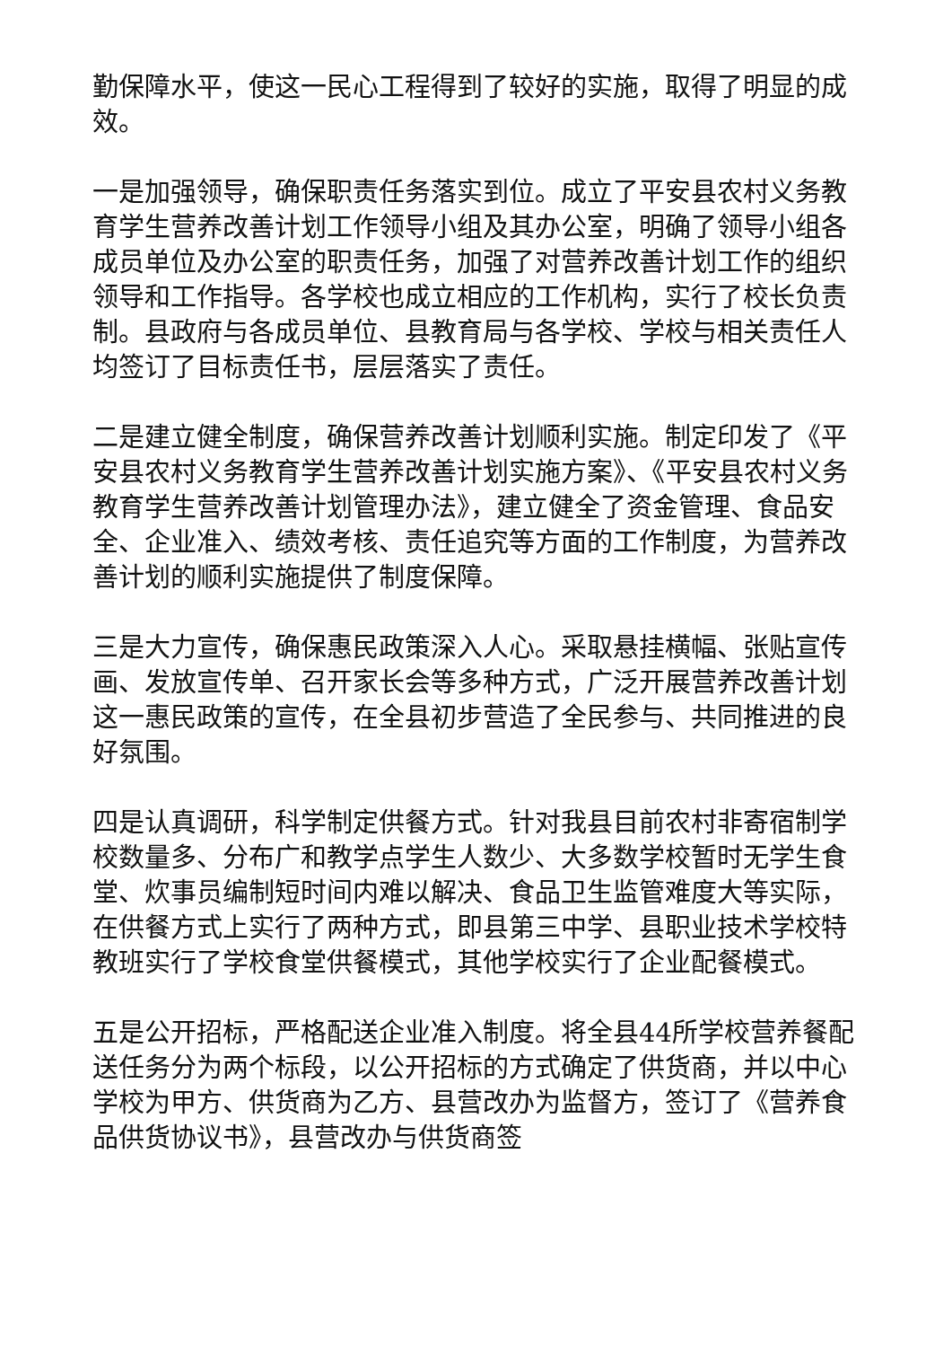勤保障水平，使这一民心工程得到了较好的实施，取得了明显的成效。
一是加强领导，确保职责任务落实到位。成立了平安县农村义务教育学生营养改善计划工作领导小组及其办公室，明确了领导小组各成员单位及办公室的职责任务，加强了对营养改善计划工作的组织领导和工作指导。各学校也成立相应的工作机构，实行了校长负责制。县政府与各成员单位、县教育局与各学校、学校与相关责任人均签订了目标责任书，层层落实了责任。
二是建立健全制度，确保营养改善计划顺利实施。制定印发了《平安县农村义务教育学生营养改善计划实施方案》、《平安县农村义务教育学生营养改善计划管理办法》，建立健全了资金管理、食品安全、企业准入、绩效考核、责任追究等方面的工作制度，为营养改善计划的顺利实施提供了制度保障。
三是大力宣传，确保惠民政策深入人心。采取悬挂横幅、张贴宣传画、发放宣传单、召开家长会等多种方式，广泛开展营养改善计划这一惠民政策的宣传，在全县初步营造了全民参与、共同推进的良好氛围。
四是认真调研，科学制定供餐方式。针对我县目前农村非寄宿制学校数量多、分布广和教学点学生人数少、大多数学校暂时无学生食堂、炊事员编制短时间内难以解决、食品卫生监管难度大等实际，在供餐方式上实行了两种方式，即县第三中学、县职业技术学校特教班实行了学校食堂供餐模式，其他学校实行了企业配餐模式。
五是公开招标，严格配送企业准入制度。将全县44所学校营养餐配送任务分为两个标段，以公开招标的方式确定了供货商，并以中心学校为甲方、供货商为乙方、县营改办为监督方，签订了《营养食品供货协议书》，县营改办与供货商签